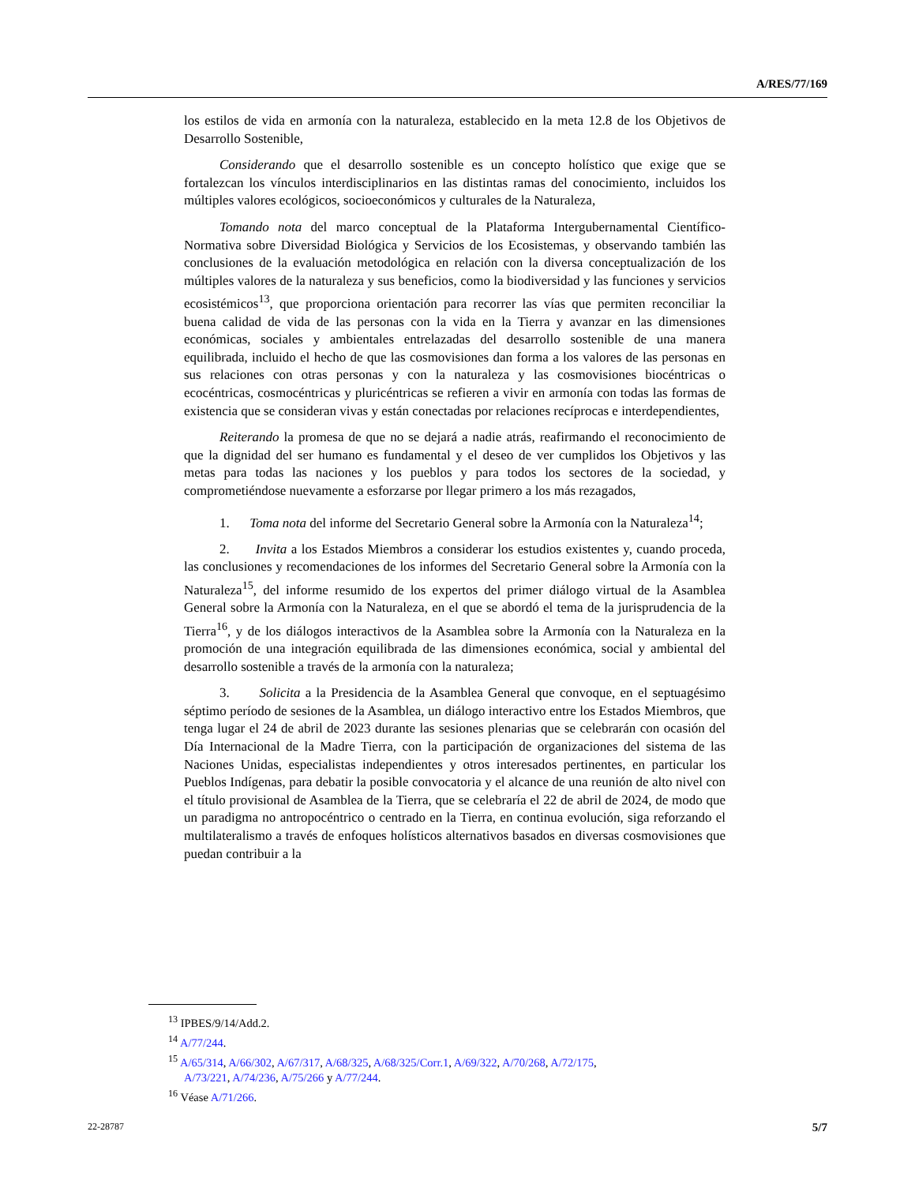A/RES/77/169
los estilos de vida en armonía con la naturaleza, establecido en la meta 12.8 de los Objetivos de Desarrollo Sostenible,
Considerando que el desarrollo sostenible es un concepto holístico que exige que se fortalezcan los vínculos interdisciplinarios en las distintas ramas del conocimiento, incluidos los múltiples valores ecológicos, socioeconómicos y culturales de la Naturaleza,
Tomando nota del marco conceptual de la Plataforma Intergubernamental Científico-Normativa sobre Diversidad Biológica y Servicios de los Ecosistemas, y observando también las conclusiones de la evaluación metodológica en relación con la diversa conceptualización de los múltiples valores de la naturaleza y sus beneficios, como la biodiversidad y las funciones y servicios ecosistémicos<sup>13</sup>, que proporciona orientación para recorrer las vías que permiten reconciliar la buena calidad de vida de las personas con la vida en la Tierra y avanzar en las dimensiones económicas, sociales y ambientales entrelazadas del desarrollo sostenible de una manera equilibrada, incluido el hecho de que las cosmovisiones dan forma a los valores de las personas en sus relaciones con otras personas y con la naturaleza y las cosmovisiones biocéntricas o ecocéntricas, cosmocéntricas y pluricéntricas se refieren a vivir en armonía con todas las formas de existencia que se consideran vivas y están conectadas por relaciones recíprocas e interdependientes,
Reiterando la promesa de que no se dejará a nadie atrás, reafirmando el reconocimiento de que la dignidad del ser humano es fundamental y el deseo de ver cumplidos los Objetivos y las metas para todas las naciones y los pueblos y para todos los sectores de la sociedad, y comprometiéndose nuevamente a esforzarse por llegar primero a los más rezagados,
1. Toma nota del informe del Secretario General sobre la Armonía con la Naturaleza<sup>14</sup>;
2. Invita a los Estados Miembros a considerar los estudios existentes y, cuando proceda, las conclusiones y recomendaciones de los informes del Secretario General sobre la Armonía con la Naturaleza<sup>15</sup>, del informe resumido de los expertos del primer diálogo virtual de la Asamblea General sobre la Armonía con la Naturaleza, en el que se abordó el tema de la jurisprudencia de la Tierra<sup>16</sup>, y de los diálogos interactivos de la Asamblea sobre la Armonía con la Naturaleza en la promoción de una integración equilibrada de las dimensiones económica, social y ambiental del desarrollo sostenible a través de la armonía con la naturaleza;
3. Solicita a la Presidencia de la Asamblea General que convoque, en el septuagésimo séptimo período de sesiones de la Asamblea, un diálogo interactivo entre los Estados Miembros, que tenga lugar el 24 de abril de 2023 durante las sesiones plenarias que se celebrarán con ocasión del Día Internacional de la Madre Tierra, con la participación de organizaciones del sistema de las Naciones Unidas, especialistas independientes y otros interesados pertinentes, en particular los Pueblos Indígenas, para debatir la posible convocatoria y el alcance de una reunión de alto nivel con el título provisional de Asamblea de la Tierra, que se celebraría el 22 de abril de 2024, de modo que un paradigma no antropocéntrico o centrado en la Tierra, en continua evolución, siga reforzando el multilateralismo a través de enfoques holísticos alternativos basados en diversas cosmovisiones que puedan contribuir a la
<sup>13</sup> IPBES/9/14/Add.2.
<sup>14</sup> A/77/244.
<sup>15</sup> A/65/314, A/66/302, A/67/317, A/68/325, A/68/325/Corr.1, A/69/322, A/70/268, A/72/175,
A/73/221, A/74/236, A/75/266 y A/77/244.
<sup>16</sup> Véase A/71/266.
22-28787 5/7